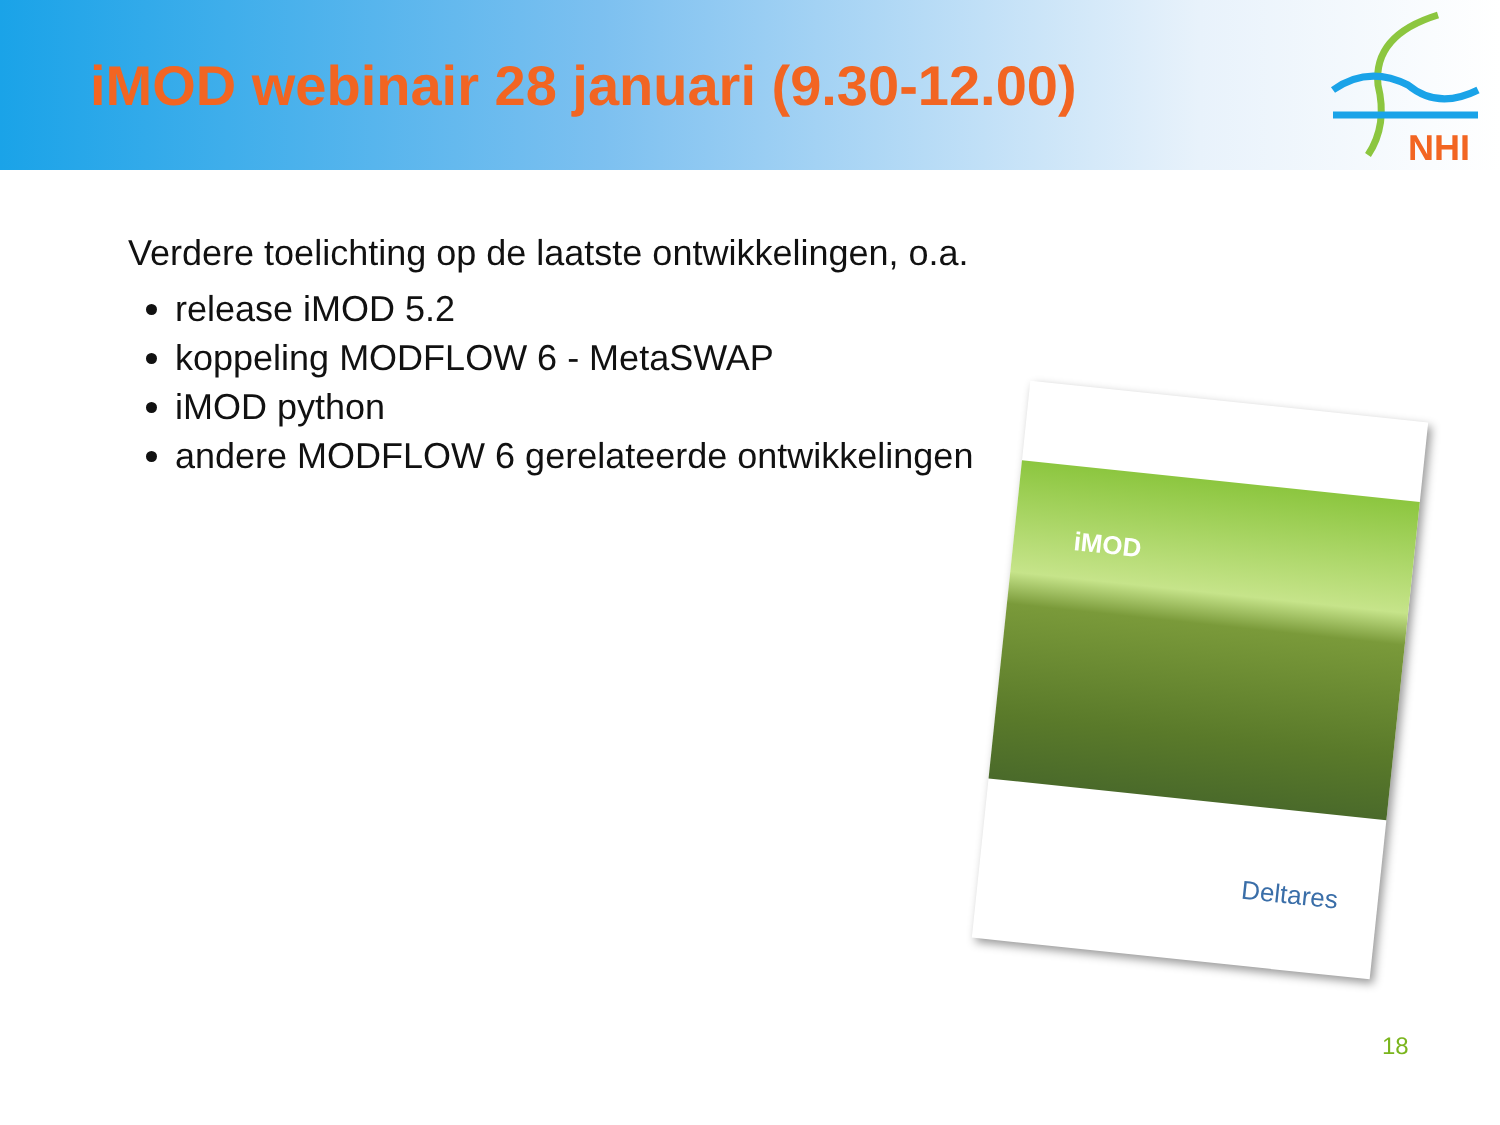iMOD webinair 28 januari (9.30-12.00)
NHI
Verdere toelichting op de laatste ontwikkelingen, o.a.
release iMOD 5.2
koppeling MODFLOW 6 - MetaSWAP
iMOD python
andere MODFLOW 6 gerelateerde ontwikkelingen
iMOD
Deltares
18